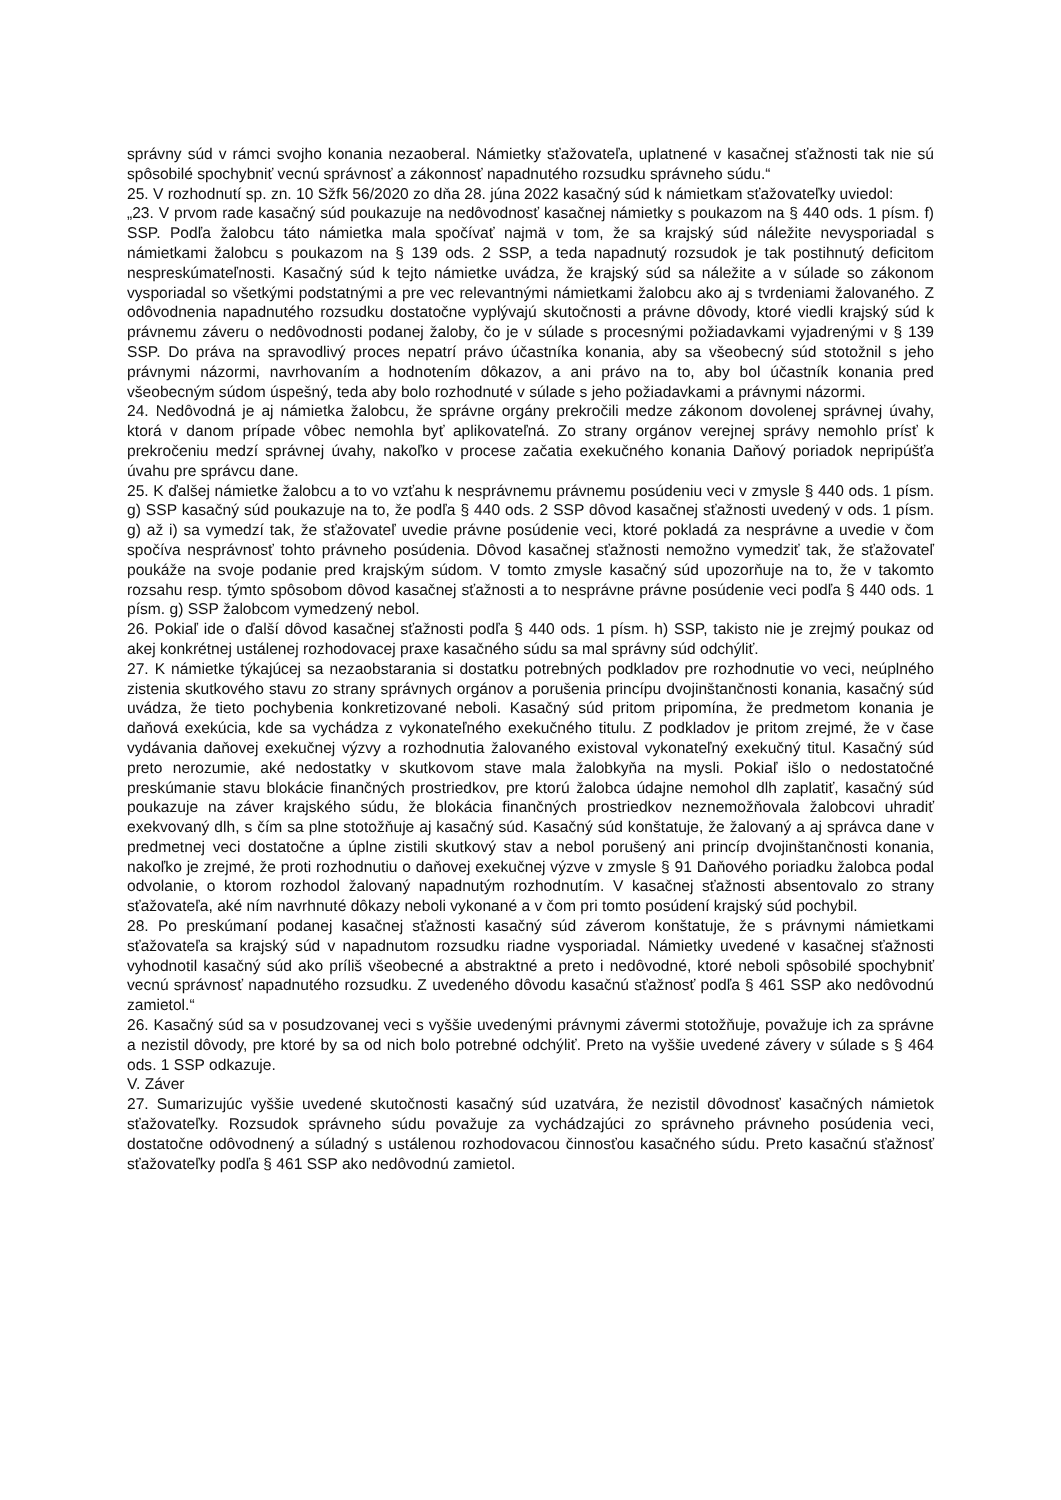správny súd v rámci svojho konania nezaoberal. Námietky sťažovateľa, uplatnené v kasačnej sťažnosti tak nie sú spôsobilé spochybniť vecnú správnosť a zákonnosť napadnutého rozsudku správneho súdu.“
25. V rozhodnutí sp. zn. 10 Sžfk 56/2020 zo dňa 28. júna 2022 kasačný súd k námietkam sťažovateľky uviedol:
„23. V prvom rade kasačný súd poukazuje na nedôvodnosť kasačnej námietky s poukazom na § 440 ods. 1 písm. f) SSP. Podľa žalobcu táto námietka mala spočívať najmä v tom, že sa krajský súd náležite nevysporiadal s námietkami žalobcu s poukazom na § 139 ods. 2 SSP, a teda napadnutý rozsudok je tak postihnutý deficitom nespreskúmateľnosti. Kasačný súd k tejto námietke uvádza, že krajský súd sa náležite a v súlade so zákonom vysporiadal so všetkými podstatnými a pre vec relevantnými námietkami žalobcu ako aj s tvrdeniami žalovaného. Z odôvodnenia napadnutého rozsudku dostatočne vyplývajú skutočnosti a právne dôvody, ktoré viedli krajský súd k právnemu záveru o nedôvodnosti podanej žaloby, čo je v súlade s procesnými požiadavkami vyjadrenými v § 139 SSP. Do práva na spravodlivý proces nepatrí právo účastníka konania, aby sa všeobecný súd stotožnil s jeho právnymi názormi, navrhovaním a hodnotením dôkazov, a ani právo na to, aby bol účastník konania pred všeobecným súdom úspešný, teda aby bolo rozhodnuté v súlade s jeho požiadavkami a právnymi názormi.
24. Nedôvodná je aj námietka žalobcu, že správne orgány prekročili medze zákonom dovolenej správnej úvahy, ktorá v danom prípade vôbec nemohla byť aplikovateľná. Zo strany orgánov verejnej správy nemohlo prísť k prekročeniu medzí správnej úvahy, nakoľko v procese začatia exekučného konania Daňový poriadok nepripúšťa úvahu pre správcu dane.
25. K ďalšej námietke žalobcu a to vo vzťahu k nesprávnemu právnemu posúdeniu veci v zmysle § 440 ods. 1 písm. g) SSP kasačný súd poukazuje na to, že podľa § 440 ods. 2 SSP dôvod kasačnej sťažnosti uvedený v ods. 1 písm. g) až i) sa vymedzí tak, že sťažovateľ uvedie právne posúdenie veci, ktoré pokladá za nesprávne a uvedie v čom spočíva nesprávnosť tohto právneho posúdenia. Dôvod kasačnej sťažnosti nemožno vymedziť tak, že sťažovateľ poukáže na svoje podanie pred krajským súdom. V tomto zmysle kasačný súd upozorňuje na to, že v takomto rozsahu resp. týmto spôsobom dôvod kasačnej sťažnosti a to nesprávne právne posúdenie veci podľa § 440 ods. 1 písm. g) SSP žalobcom vymedzený nebol.
26. Pokiaľ ide o ďalší dôvod kasačnej sťažnosti podľa § 440 ods. 1 písm. h) SSP, takisto nie je zrejmý poukaz od akej konkrétnej ustálenej rozhodovacej praxe kasačného súdu sa mal správny súd odchýliť.
27. K námietke týkajúcej sa nezaobstarania si dostatku potrebných podkladov pre rozhodnutie vo veci, neúplného zistenia skutkového stavu zo strany správnych orgánov a porušenia princípu dvojinštančnosti konania, kasačný súd uvádza, že tieto pochybenia konkretizované neboli. Kasačný súd pritom pripomína, že predmetom konania je daňová exekúcia, kde sa vychádza z vykonateľného exekučného titulu. Z podkladov je pritom zrejmé, že v čase vydávania daňovej exekučnej výzvy a rozhodnutia žalovaného existoval vykonateľný exekučný titul. Kasačný súd preto nerozumie, aké nedostatky v skutkovom stave mala žalobkyňa na mysli. Pokiaľ išlo o nedostatočné preskúmanie stavu blokácie finančných prostriedkov, pre ktorú žalobca údajne nemohol dlh zaplatiť, kasačný súd poukazuje na záver krajského súdu, že blokácia finančných prostriedkov neznemožňovala žalobcovi uhradiť exekvovaný dlh, s čím sa plne stotožňuje aj kasačný súd. Kasačný súd konštatuje, že žalovaný a aj správca dane v predmetnej veci dostatočne a úplne zistili skutkový stav a nebol porušený ani princíp dvojinštančnosti konania, nakoľko je zrejmé, že proti rozhodnutiu o daňovej exekučnej výzve v zmysle § 91 Daňového poriadku žalobca podal odvolanie, o ktorom rozhodol žalovaný napadnutým rozhodnutím. V kasačnej sťažnosti absentovalo zo strany sťažovateľa, aké ním navrhnuté dôkazy neboli vykonané a v čom pri tomto posúdení krajský súd pochybil.
28. Po preskúmaní podanej kasačnej sťažnosti kasačný súd záverom konštatuje, že s právnymi námietkami sťažovateľa sa krajský súd v napadnutom rozsudku riadne vysporiadal. Námietky uvedené v kasačnej sťažnosti vyhodnotil kasačný súd ako príliš všeobecné a abstraktné a preto i nedôvodné, ktoré neboli spôsobilé spochybniť vecnú správnosť napadnutého rozsudku. Z uvedeného dôvodu kasačnú sťažnosť podľa § 461 SSP ako nedôvodnú zamietol.“
26. Kasačný súd sa v posudzovanej veci s vyššie uvedenými právnymi závermi stotožňuje, považuje ich za správne a nezistil dôvody, pre ktoré by sa od nich bolo potrebné odchýliť. Preto na vyššie uvedené závery v súlade s § 464 ods. 1 SSP odkazuje.
V. Záver
27. Sumarizujúc vyššie uvedené skutočnosti kasačný súd uzatvára, že nezistil dôvodnosť kasačných námietok sťažovateľky. Rozsudok správneho súdu považuje za vychádzajúci zo správneho právneho posúdenia veci, dostatočne odôvodnený a súladný s ustálenou rozhodovacou činnosťou kasačného súdu. Preto kasačnú sťažnosť sťažovateľky podľa § 461 SSP ako nedôvodnú zamietol.